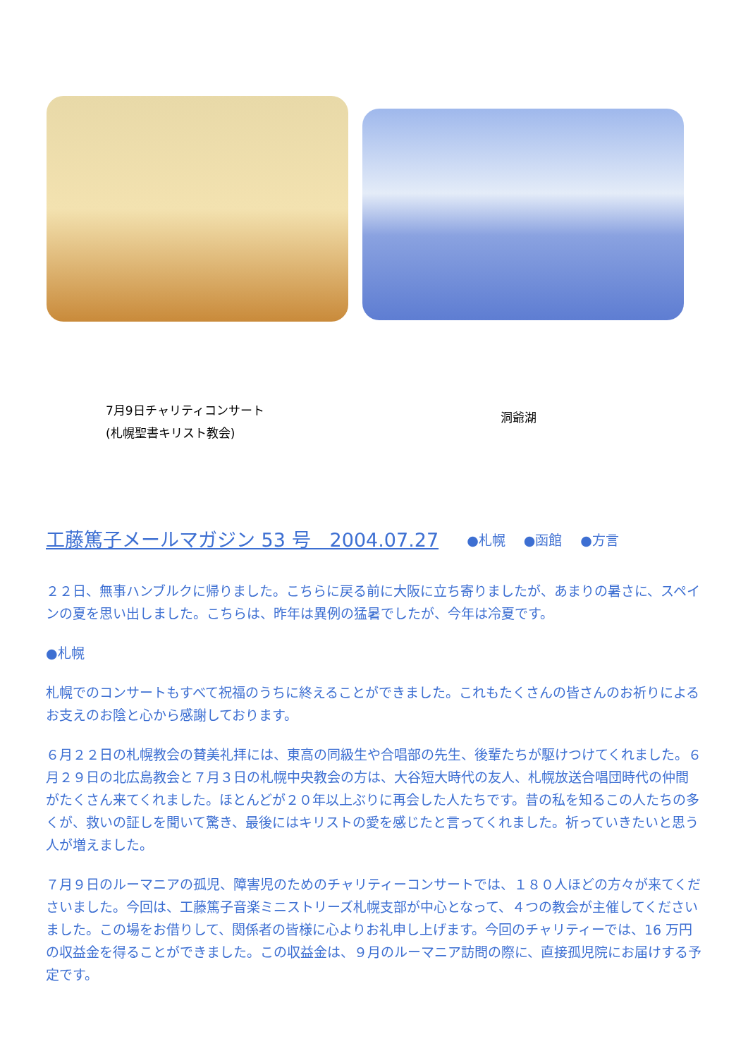7月9日チャリティコンサート
(札幌聖書キリスト教会)
洞爺湖
工藤篤子メールマガジン 53 号　2004.07.27 ●札幌 ●函館 ●方言
２２日、無事ハンブルクに帰りました。こちらに戻る前に大阪に立ち寄りましたが、あまりの暑さに、スペインの夏を思い出しました。こちらは、昨年は異例の猛暑でしたが、今年は冷夏です。
●札幌
札幌でのコンサートもすべて祝福のうちに終えることができました。これもたくさんの皆さんのお祈りによるお支えのお陰と心から感謝しております。
６月２２日の札幌教会の賛美礼拝には、東高の同級生や合唱部の先生、後輩たちが駆けつけてくれました。６月２９日の北広島教会と７月３日の札幌中央教会の方は、大谷短大時代の友人、札幌放送合唱団時代の仲間がたくさん来てくれました。ほとんどが２０年以上ぶりに再会した人たちです。昔の私を知るこの人たちの多くが、救いの証しを聞いて驚き、最後にはキリストの愛を感じたと言ってくれました。祈っていきたいと思う人が増えました。
７月９日のルーマニアの孤児、障害児のためのチャリティーコンサートでは、１８０人ほどの方々が来てくださいました。今回は、工藤篤子音楽ミニストリーズ札幌支部が中心となって、４つの教会が主催してくださいました。この場をお借りして、関係者の皆様に心よりお礼申し上げます。今回のチャリティーでは、16 万円の収益金を得ることができました。この収益金は、９月のルーマニア訪問の際に、直接孤児院にお届けする予定です。